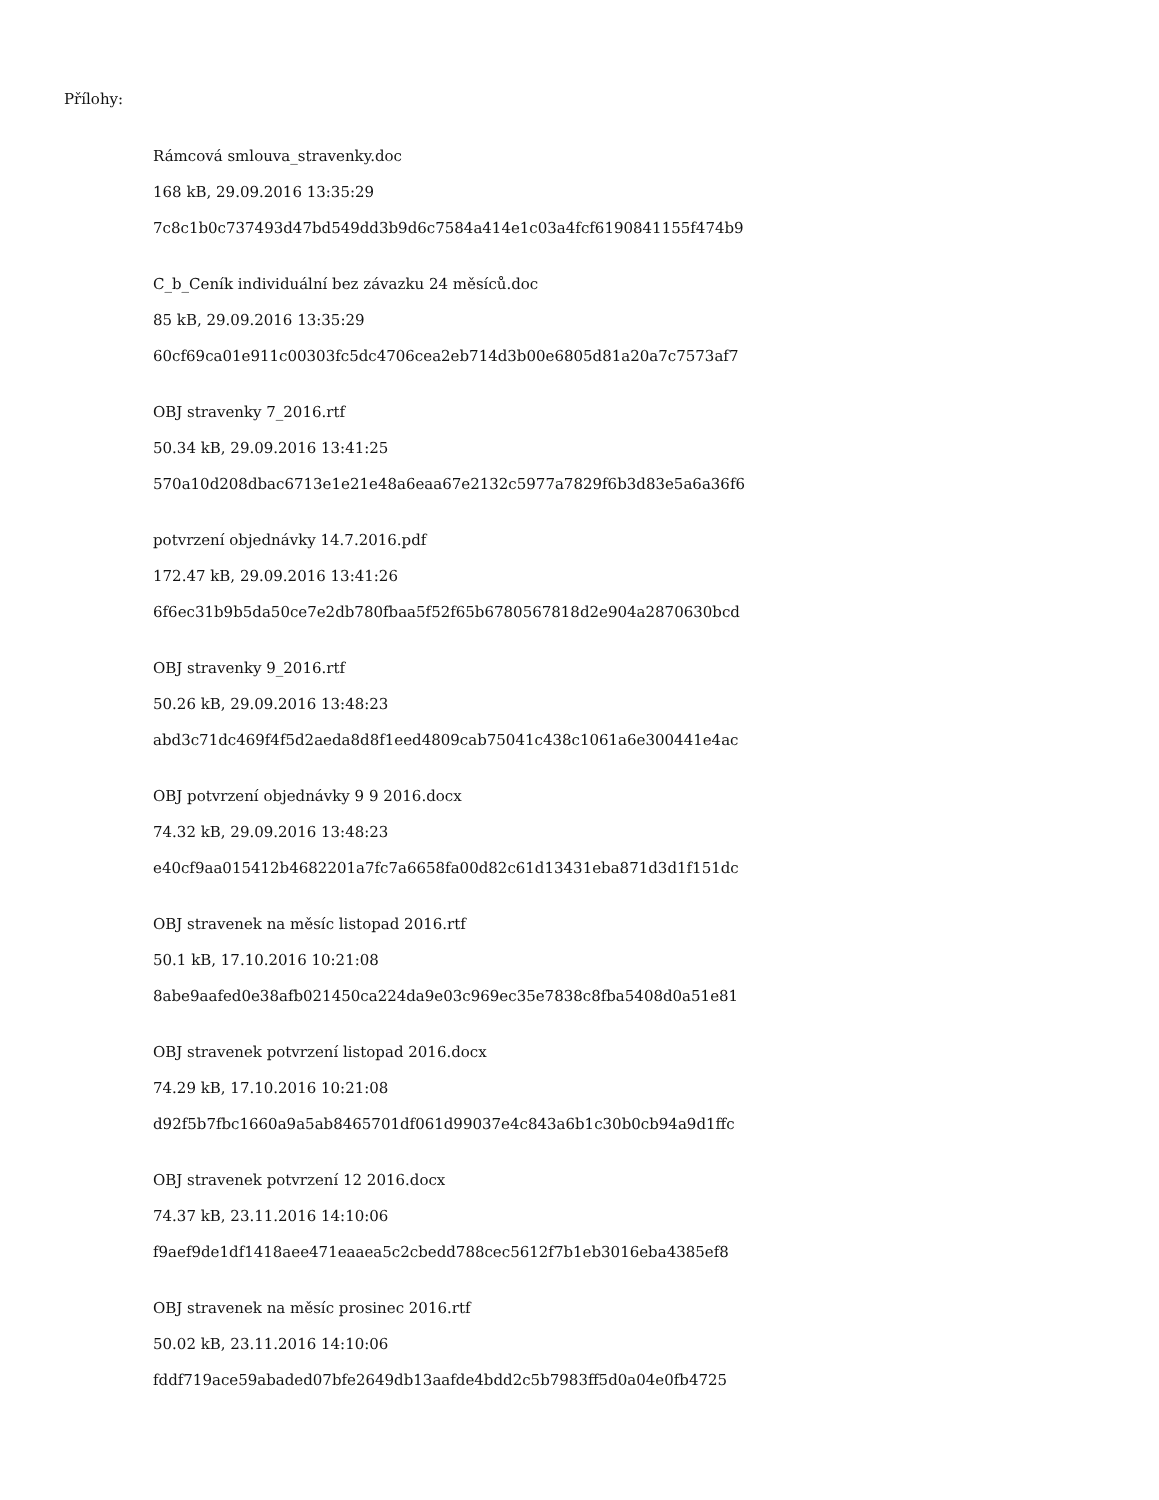Přílohy:
Rámcová smlouva_stravenky.doc
168 kB, 29.09.2016 13:35:29
7c8c1b0c737493d47bd549dd3b9d6c7584a414e1c03a4fcf6190841155f474b9
C_b_Ceník individuální bez závazku 24 měsíců.doc
85 kB, 29.09.2016 13:35:29
60cf69ca01e911c00303fc5dc4706cea2eb714d3b00e6805d81a20a7c7573af7
OBJ stravenky 7_2016.rtf
50.34 kB, 29.09.2016 13:41:25
570a10d208dbac6713e1e21e48a6eaa67e2132c5977a7829f6b3d83e5a6a36f6
potvrzení objednávky 14.7.2016.pdf
172.47 kB, 29.09.2016 13:41:26
6f6ec31b9b5da50ce7e2db780fbaa5f52f65b6780567818d2e904a2870630bcd
OBJ stravenky 9_2016.rtf
50.26 kB, 29.09.2016 13:48:23
abd3c71dc469f4f5d2aeda8d8f1eed4809cab75041c438c1061a6e300441e4ac
OBJ potvrzení objednávky 9 9 2016.docx
74.32 kB, 29.09.2016 13:48:23
e40cf9aa015412b4682201a7fc7a6658fa00d82c61d13431eba871d3d1f151dc
OBJ stravenek na měsíc listopad 2016.rtf
50.1 kB, 17.10.2016 10:21:08
8abe9aafed0e38afb021450ca224da9e03c969ec35e7838c8fba5408d0a51e81
OBJ stravenek potvrzení listopad 2016.docx
74.29 kB, 17.10.2016 10:21:08
d92f5b7fbc1660a9a5ab8465701df061d99037e4c843a6b1c30b0cb94a9d1ffc
OBJ stravenek potvrzení 12 2016.docx
74.37 kB, 23.11.2016 14:10:06
f9aef9de1df1418aee471eaaea5c2cbedd788cec5612f7b1eb3016eba4385ef8
OBJ stravenek na měsíc prosinec 2016.rtf
50.02 kB, 23.11.2016 14:10:06
fddf719ace59abaded07bfe2649db13aafde4bdd2c5b7983ff5d0a04e0fb4725